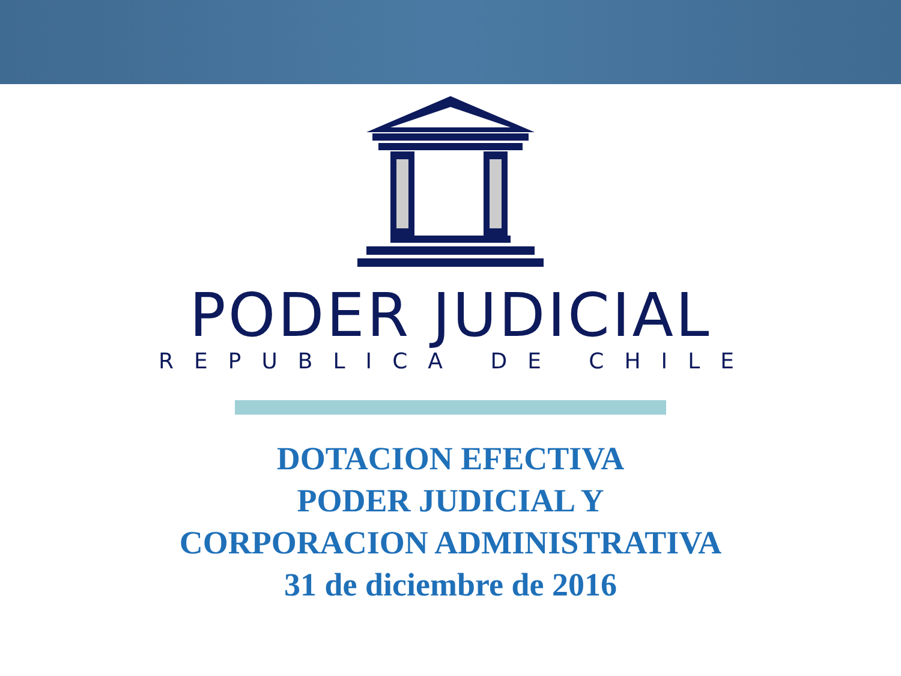PODER JUDICIAL
REPUBLICA DE CHILE
DOTACION EFECTIVA
PODER JUDICIAL Y
CORPORACION ADMINISTRATIVA
31 de diciembre de 2016